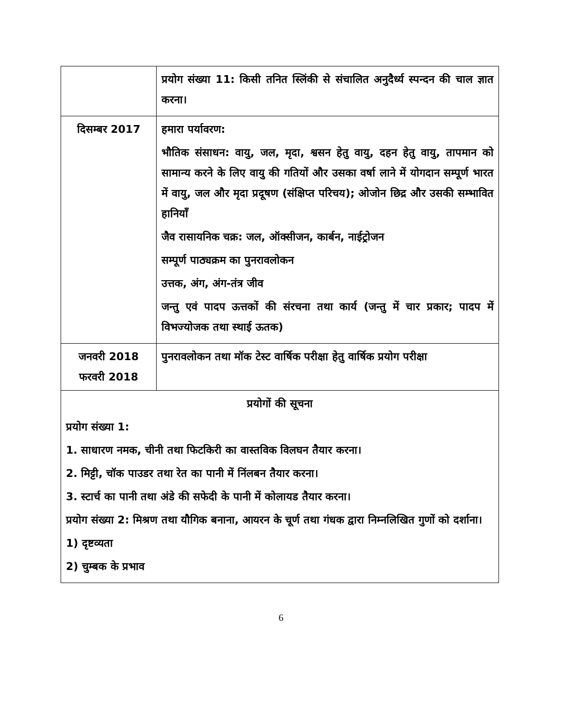| | प्रयोग संख्या 11: किसी तनित स्लिंकी से संचालित अनुदैर्ध्य स्पन्दन की चाल ज्ञात करना। |
| दिसम्बर 2017 | हमारा पर्यावरण: भौतिक संसाधन: वायु, जल, मृदा, श्वसन हेतु वायु, दहन हेतु वायु, तापमान को सामान्य करने के लिए वायु की गतियों और उसका वर्षा लाने में योगदान सम्पूर्ण भारत में वायु, जल और मृदा प्रदूषण (संक्षिप्त परिचय); ओजोन छिद्र और उसकी सम्भावित हानियाँ जैव रासायनिक चक्र: जल, ऑक्सीजन, कार्बन, नाईट्रोजन सम्पूर्ण पाठ्यक्रम का पुनरावलोकन उत्तक, अंग, अंग-तंत्र जीव जन्तु एवं पादप ऊत्तकों की संरचना तथा कार्य (जन्तु में चार प्रकार; पादप में विभज्योजक तथा स्थाई ऊतक) |
| जनवरी 2018 फरवरी 2018 | पुनरावलोकन तथा मॉक टेस्ट वार्षिक परीक्षा हेतु वार्षिक प्रयोग परीक्षा |
| प्रयोगों की सूचना प्रयोग संख्या 1: 1. साधारण नमक, चीनी तथा फिटकिरी का वास्तविक विलघन तैयार करना। 2. मिट्टी, चॉक पाउडर तथा रेत का पानी में निंलबन तैयार करना। 3. स्टार्च का पानी तथा अंडे की सफेदी के पानी में कोलायड तैयार करना। प्रयोग संख्या 2: मिश्रण तथा यौगिक बनाना, आयरन के चूर्ण तथा गंधक द्वारा निम्नलिखित गुणों को दर्शाना। 1) दृष्टव्यता 2) चुम्बक के प्रभाव | |
6